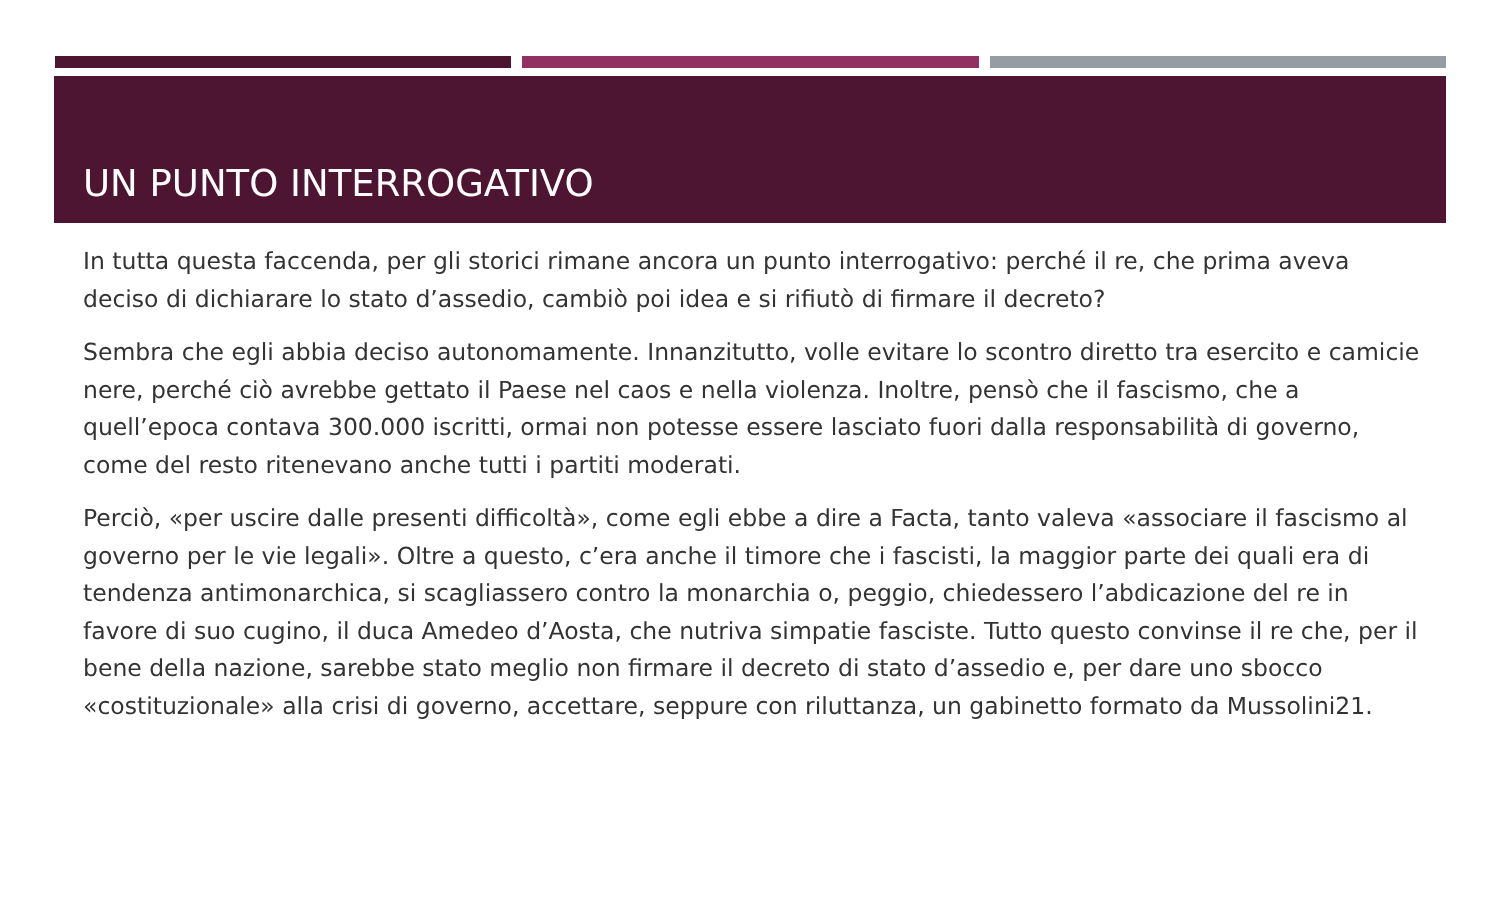UN PUNTO INTERROGATIVO
In tutta questa faccenda, per gli storici rimane ancora un punto interrogativo: perché il re, che prima aveva deciso di dichiarare lo stato d’assedio, cambiò poi idea e si rifiutò di firmare il decreto?
Sembra che egli abbia deciso autonomamente. Innanzitutto, volle evitare lo scontro diretto tra esercito e camicie nere, perché ciò avrebbe gettato il Paese nel caos e nella violenza. Inoltre, pensò che il fascismo, che a quell’epoca contava 300.000 iscritti, ormai non potesse essere lasciato fuori dalla responsabilità di governo, come del resto ritenevano anche tutti i partiti moderati.
Perciò, «per uscire dalle presenti difficoltà», come egli ebbe a dire a Facta, tanto valeva «associare il fascismo al governo per le vie legali». Oltre a questo, c’era anche il timore che i fascisti, la maggior parte dei quali era di tendenza antimonarchica, si scagliassero contro la monarchia o, peggio, chiedessero l’abdicazione del re in favore di suo cugino, il duca Amedeo d’Aosta, che nutriva simpatie fasciste. Tutto questo convinse il re che, per il bene della nazione, sarebbe stato meglio non firmare il decreto di stato d’assedio e, per dare uno sbocco «costituzionale» alla crisi di governo, accettare, seppure con riluttanza, un gabinetto formato da Mussolini21.